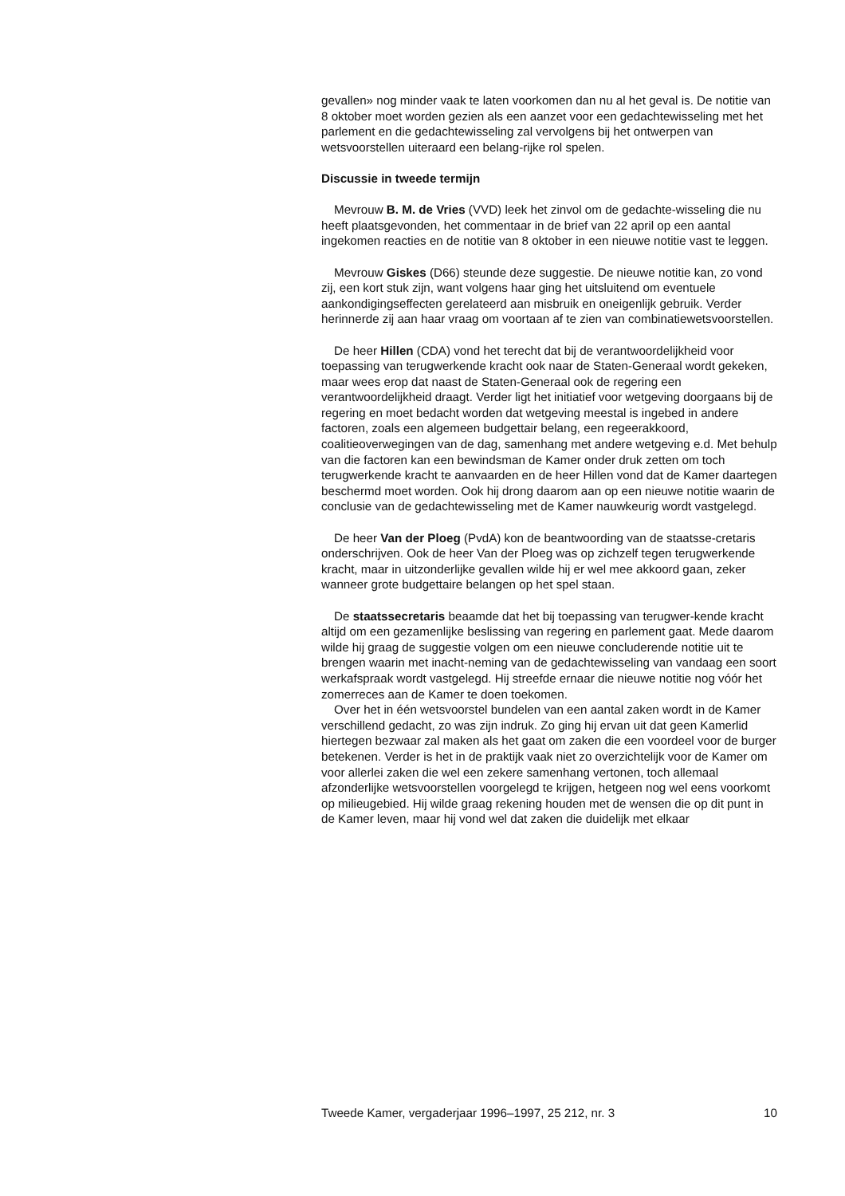gevallen» nog minder vaak te laten voorkomen dan nu al het geval is. De notitie van 8 oktober moet worden gezien als een aanzet voor een gedachtewisseling met het parlement en die gedachtewisseling zal vervolgens bij het ontwerpen van wetsvoorstellen uiteraard een belang-rijke rol spelen.
Discussie in tweede termijn
Mevrouw B. M. de Vries (VVD) leek het zinvol om de gedachte-wisseling die nu heeft plaatsgevonden, het commentaar in de brief van 22 april op een aantal ingekomen reacties en de notitie van 8 oktober in een nieuwe notitie vast te leggen.
Mevrouw Giskes (D66) steunde deze suggestie. De nieuwe notitie kan, zo vond zij, een kort stuk zijn, want volgens haar ging het uitsluitend om eventuele aankondigingseffecten gerelateerd aan misbruik en oneigenlijk gebruik. Verder herinnerde zij aan haar vraag om voortaan af te zien van combinatiewetsvoorstellen.
De heer Hillen (CDA) vond het terecht dat bij de verantwoordelijkheid voor toepassing van terugwerkende kracht ook naar de Staten-Generaal wordt gekeken, maar wees erop dat naast de Staten-Generaal ook de regering een verantwoordelijkheid draagt. Verder ligt het initiatief voor wetgeving doorgaans bij de regering en moet bedacht worden dat wetgeving meestal is ingebed in andere factoren, zoals een algemeen budgettair belang, een regeerakkoord, coalitieoverwegingen van de dag, samenhang met andere wetgeving e.d. Met behulp van die factoren kan een bewindsman de Kamer onder druk zetten om toch terugwerkende kracht te aanvaarden en de heer Hillen vond dat de Kamer daartegen beschermd moet worden. Ook hij drong daarom aan op een nieuwe notitie waarin de conclusie van de gedachtewisseling met de Kamer nauwkeurig wordt vastgelegd.
De heer Van der Ploeg (PvdA) kon de beantwoording van de staatsse-cretaris onderschrijven. Ook de heer Van der Ploeg was op zichzelf tegen terugwerkende kracht, maar in uitzonderlijke gevallen wilde hij er wel mee akkoord gaan, zeker wanneer grote budgettaire belangen op het spel staan.
De staatssecretaris beaamde dat het bij toepassing van terugwer-kende kracht altijd om een gezamenlijke beslissing van regering en parlement gaat. Mede daarom wilde hij graag de suggestie volgen om een nieuwe concluderende notitie uit te brengen waarin met inacht-neming van de gedachtewisseling van vandaag een soort werkafspraak wordt vastgelegd. Hij streefde ernaar die nieuwe notitie nog vóór het zomerreces aan de Kamer te doen toekomen.
Over het in één wetsvoorstel bundelen van een aantal zaken wordt in de Kamer verschillend gedacht, zo was zijn indruk. Zo ging hij ervan uit dat geen Kamerlid hiertegen bezwaar zal maken als het gaat om zaken die een voordeel voor de burger betekenen. Verder is het in de praktijk vaak niet zo overzichtelijk voor de Kamer om voor allerlei zaken die wel een zekere samenhang vertonen, toch allemaal afzonderlijke wetsvoorstellen voorgelegd te krijgen, hetgeen nog wel eens voorkomt op milieugebied. Hij wilde graag rekening houden met de wensen die op dit punt in de Kamer leven, maar hij vond wel dat zaken die duidelijk met elkaar
Tweede Kamer, vergaderjaar 1996–1997, 25 212, nr. 3 10